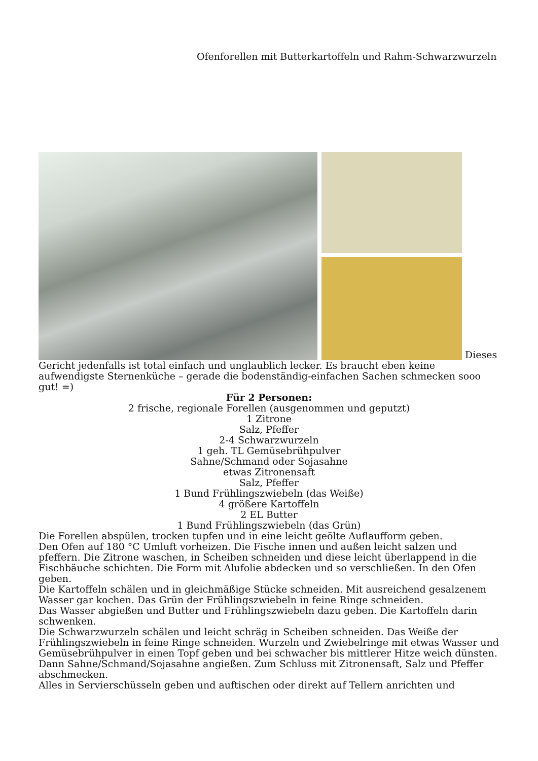Ofenforellen mit Butterkartoffeln und Rahm-Schwarzwurzeln
Dieses Gericht jedenfalls ist total einfach und unglaublich lecker. Es braucht eben keine aufwendigste Sternenküche – gerade die bodenständig-einfachen Sachen schmecken sooo gut! =)
Für 2 Personen:
2 frische, regionale Forellen (ausgenommen und geputzt)
1 Zitrone
Salz, Pfeffer
2-4 Schwarzwurzeln
1 geh. TL Gemüsebrühpulver
Sahne/Schmand oder Sojasahne
etwas Zitronensaft
Salz, Pfeffer
1 Bund Frühlingszwiebeln (das Weiße)
4 größere Kartoffeln
2 EL Butter
1 Bund Frühlingszwiebeln (das Grün)
Die Forellen abspülen, trocken tupfen und in eine leicht geölte Auflaufform geben.
Den Ofen auf 180 °C Umluft vorheizen. Die Fische innen und außen leicht salzen und pfeffern. Die Zitrone waschen, in Scheiben schneiden und diese leicht überlappend in die Fischbäuche schichten. Die Form mit Alufolie abdecken und so verschließen. In den Ofen geben.
Die Kartoffeln schälen und in gleichmäßige Stücke schneiden. Mit ausreichend gesalzenem Wasser gar kochen. Das Grün der Frühlingszwiebeln in feine Ringe schneiden.
Das Wasser abgießen und Butter und Frühlingszwiebeln dazu geben. Die Kartoffeln darin schwenken.
Die Schwarzwurzeln schälen und leicht schräg in Scheiben schneiden. Das Weiße der Frühlingszwiebeln in feine Ringe schneiden. Wurzeln und Zwiebelringe mit etwas Wasser und Gemüsebrühpulver in einen Topf geben und bei schwacher bis mittlerer Hitze weich dünsten. Dann Sahne/Schmand/Sojasahne angießen. Zum Schluss mit Zitronensaft, Salz und Pfeffer abschmecken.
Alles in Servierschüsseln geben und auftischen oder direkt auf Tellern anrichten und